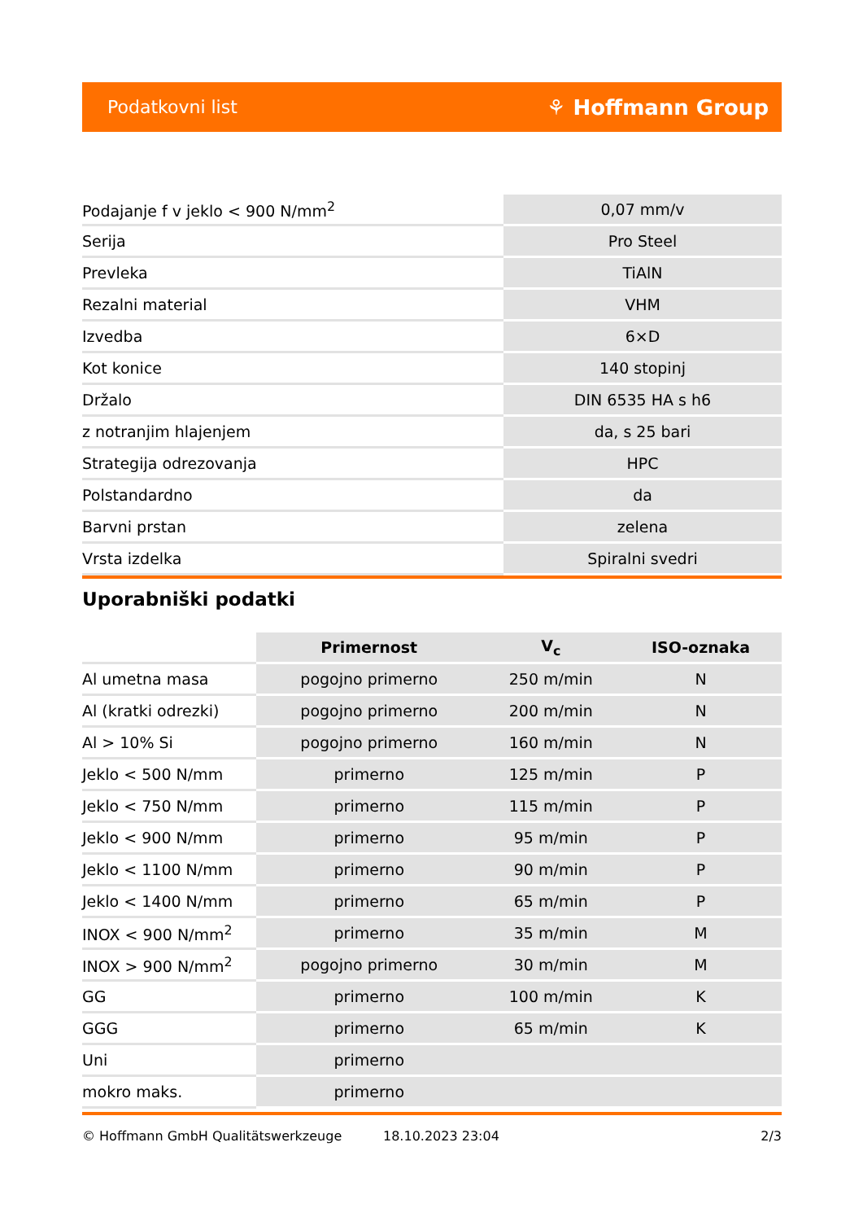Podatkovni list ⚘ Hoffmann Group
| Podajanje f v jeklo < 900 N/mm<sup>2</sup> | 0,07 mm/v |
| Serija | Pro Steel |
| Prevleka | TiAlN |
| Rezalni material | VHM |
| Izvedba | 6×D |
| Kot konice | 140 stopinj |
| Držalo | DIN 6535 HA s h6 |
| z notranjim hlajenjem | da, s 25 bari |
| Strategija odrezovanja | HPC |
| Polstandardno | da |
| Barvni prstan | zelena |
| Vrsta izdelka | Spiralni svedri |
Uporabniški podatki
| | Primernost | V<sub>c</sub> | ISO-oznaka |
| --- | --- | --- | --- |
| Al umetna masa | pogojno primerno | 250 m/min | N |
| Al (kratki odrezki) | pogojno primerno | 200 m/min | N |
| Al > 10% Si | pogojno primerno | 160 m/min | N |
| Jeklo < 500 N/mm | primerno | 125 m/min | P |
| Jeklo < 750 N/mm | primerno | 115 m/min | P |
| Jeklo < 900 N/mm | primerno | 95 m/min | P |
| Jeklo < 1100 N/mm | primerno | 90 m/min | P |
| Jeklo < 1400 N/mm | primerno | 65 m/min | P |
| INOX < 900 N/mm<sup>2</sup> | primerno | 35 m/min | M |
| INOX > 900 N/mm<sup>2</sup> | pogojno primerno | 30 m/min | M |
| GG | primerno | 100 m/min | K |
| GGG | primerno | 65 m/min | K |
| Uni | primerno | | |
| mokro maks. | primerno | | |
© Hoffmann GmbH Qualitätswerkzeuge 18.10.2023 23:04 2/3